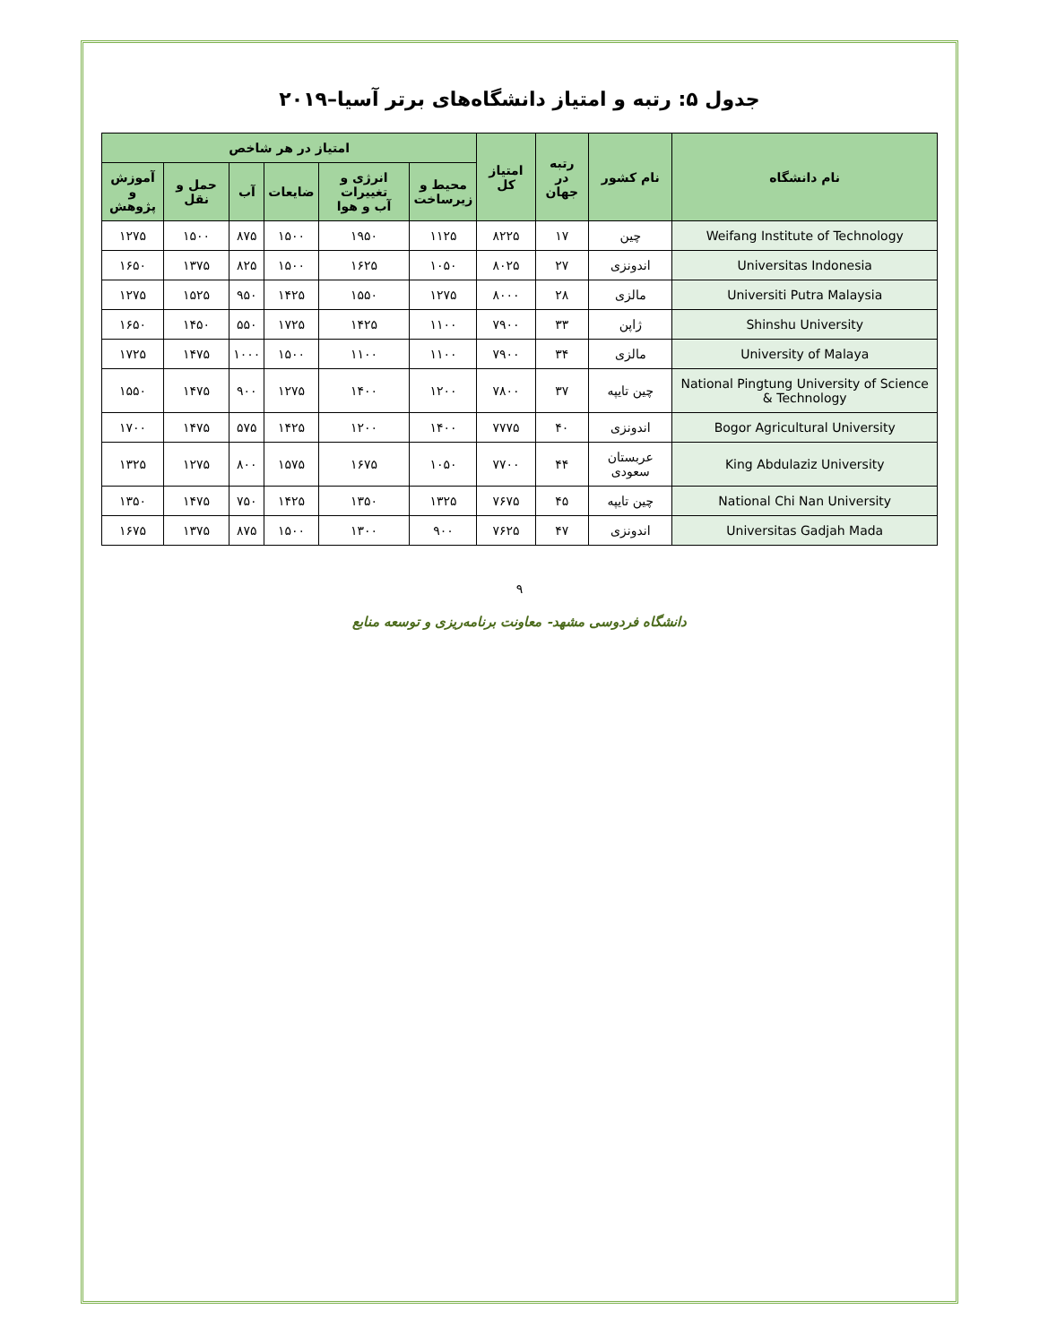جدول ۵: رتبه و امتیاز دانشگاه‌های برتر آسیا–۲۰۱۹
| نام دانشگاه | نام کشور | رتبه در جهان | امتیاز کل | امتیاز در هر شاخص | | | | | |
| --- | --- | --- | --- | --- | --- | --- | --- | --- | --- |
| | | | | محیط و زیرساخت | انرژی و تغییرات آب و هوا | ضایعات | آب | حمل و نقل | آموزش و پژوهش |
| Weifang Institute of Technology | چین | ۱۷ | ۸۲۲۵ | ۱۱۲۵ | ۱۹۵۰ | ۱۵۰۰ | ۸۷۵ | ۱۵۰۰ | ۱۲۷۵ |
| Universitas Indonesia | اندونزی | ۲۷ | ۸۰۲۵ | ۱۰۵۰ | ۱۶۲۵ | ۱۵۰۰ | ۸۲۵ | ۱۳۷۵ | ۱۶۵۰ |
| Universiti Putra Malaysia | مالزی | ۲۸ | ۸۰۰۰ | ۱۲۷۵ | ۱۵۵۰ | ۱۴۲۵ | ۹۵۰ | ۱۵۲۵ | ۱۲۷۵ |
| Shinshu University | ژاپن | ۳۳ | ۷۹۰۰ | ۱۱۰۰ | ۱۴۲۵ | ۱۷۲۵ | ۵۵۰ | ۱۴۵۰ | ۱۶۵۰ |
| University of Malaya | مالزی | ۳۴ | ۷۹۰۰ | ۱۱۰۰ | ۱۱۰۰ | ۱۵۰۰ | ۱۰۰۰ | ۱۴۷۵ | ۱۷۲۵ |
| National Pingtung University of Science & Technology | چین تایپه | ۳۷ | ۷۸۰۰ | ۱۲۰۰ | ۱۴۰۰ | ۱۲۷۵ | ۹۰۰ | ۱۴۷۵ | ۱۵۵۰ |
| Bogor Agricultural University | اندونزی | ۴۰ | ۷۷۷۵ | ۱۴۰۰ | ۱۲۰۰ | ۱۴۲۵ | ۵۷۵ | ۱۴۷۵ | ۱۷۰۰ |
| King Abdulaziz University | عربستان سعودی | ۴۴ | ۷۷۰۰ | ۱۰۵۰ | ۱۶۷۵ | ۱۵۷۵ | ۸۰۰ | ۱۲۷۵ | ۱۳۲۵ |
| National Chi Nan University | چین تایپه | ۴۵ | ۷۶۷۵ | ۱۳۲۵ | ۱۳۵۰ | ۱۴۲۵ | ۷۵۰ | ۱۴۷۵ | ۱۳۵۰ |
| Universitas Gadjah Mada | اندونزی | ۴۷ | ۷۶۲۵ | ۹۰۰ | ۱۳۰۰ | ۱۵۰۰ | ۸۷۵ | ۱۳۷۵ | ۱۶۷۵ |
۹
دانشگاه فردوسی مشهد- معاونت برنامه‌ریزی و توسعه منابع